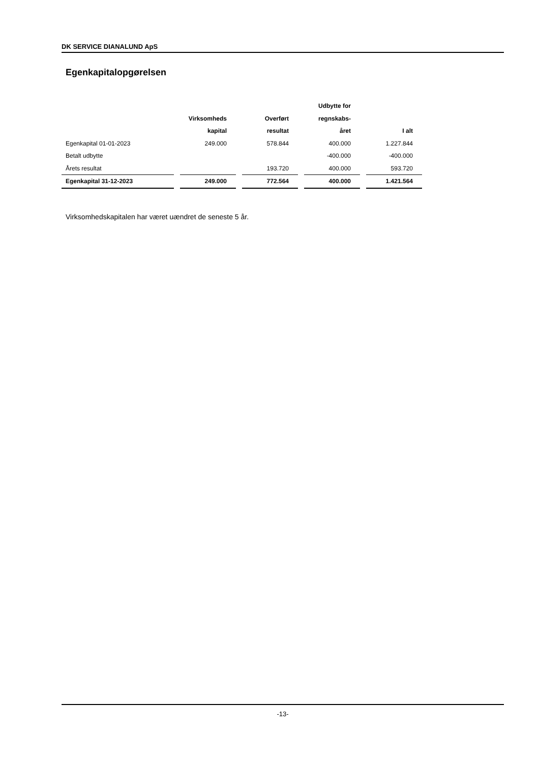DK SERVICE DIANALUND ApS
Egenkapitalopgørelsen
| | | | Udbytte for | |
| --- | --- | --- | --- | --- |
| | Virksomheds | Overført | regnskabs- | |
| | kapital | resultat | året | I alt |
| Egenkapital 01-01-2023 | 249.000 | 578.844 | 400.000 | 1.227.844 |
| Betalt udbytte | | | -400.000 | -400.000 |
| Årets resultat | | 193.720 | 400.000 | 593.720 |
| Egenkapital 31-12-2023 | 249.000 | 772.564 | 400.000 | 1.421.564 |
Virksomhedskapitalen har været uændret de seneste 5 år.
-13-